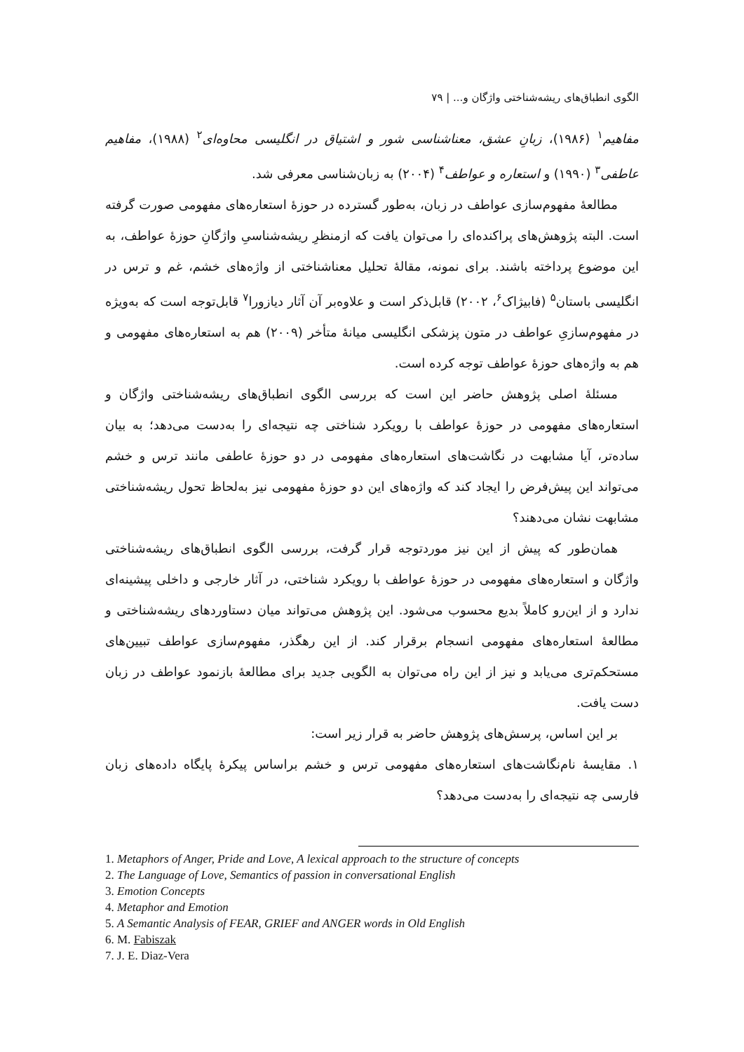الگوی انطباق‌های ریشه‌شناختی واژگان و... | ۷۹
مفاهیم<sup>۱</sup> (۱۹۸۶)، زبانِ عشق، معناشناسی شور و اشتیاق در انگلیسی محاوه‌ای<sup>۲</sup> (۱۹۸۸)، مفاهیم عاطفی<sup>۳</sup> (۱۹۹۰) و استعاره و عواطف<sup>۴</sup> (۲۰۰۴) به زبان‌شناسی معرفی شد.
مطالعهٔ مفهوم‌سازی عواطف در زبان، به‌طور گسترده در حوزهٔ استعاره‌های مفهومی صورت گرفته است. البته پژوهش‌های پراکنده‌ای را می‌توان یافت که ازمنظرِ ریشه‌شناسیِ واژگانِ حوزهٔ عواطف، به این موضوع پرداخته باشند. برای نمونه، مقالهٔ تحلیل معناشناختی از واژه‌های خشم، غم و ترس در انگلیسی باستان<sup>۵</sup> (فابیژاک<sup>۶</sup>، ۲۰۰۲) قابل‌ذکر است و علاوه‌بر آن آثار دیازورا<sup>۷</sup> قابل‌توجه است که به‌ویژه در مفهوم‌سازیِ عواطف در متون پزشکی انگلیسی میانهٔ متأخر (۲۰۰۹) هم به استعاره‌های مفهومی و هم به واژه‌های حوزهٔ عواطف توجه کرده است.
مسئلهٔ اصلی پژوهش حاضر این است که بررسی الگوی انطباق‌های ریشه‌شناختی واژگان و استعاره‌های مفهومی در حوزهٔ عواطف با رویکرد شناختی چه نتیجه‌ای را به‌دست می‌دهد؛ به بیان ساده‌تر، آیا مشابهت در نگاشت‌های استعاره‌های مفهومی در دو حوزهٔ عاطفی مانند ترس و خشم می‌تواند این پیش‌فرض را ایجاد کند که واژه‌های این دو حوزهٔ مفهومی نیز به‌لحاظ تحول ریشه‌شناختی مشابهت نشان می‌دهند؟
همان‌طور که پیش از این نیز موردتوجه قرار گرفت، بررسی الگوی انطباق‌های ریشه‌شناختی واژگان و استعاره‌های مفهومی در حوزهٔ عواطف با رویکرد شناختی، در آثار خارجی و داخلی پیشینه‌ای ندارد و از این‌رو کاملاً بدیع محسوب می‌شود. این پژوهش می‌تواند میان دستاوردهای ریشه‌شناختی و مطالعهٔ استعاره‌های مفهومی انسجام برقرار کند. از این رهگذر، مفهوم‌سازی عواطف تبیین‌های مستحکم‌تری می‌یابد و نیز از این راه می‌توان به الگویی جدید برای مطالعهٔ بازنمود عواطف در زبان دست یافت.
بر این اساس، پرسش‌های پژوهش حاضر به قرار زیر است:
۱. مقایسهٔ نام‌نگاشت‌های استعاره‌های مفهومی ترس و خشم براساس پیکرهٔ پایگاه داده‌های زبان فارسی چه نتیجه‌ای را به‌دست می‌دهد؟
1. Metaphors of Anger, Pride and Love, A lexical approach to the structure of concepts
2. The Language of Love, Semantics of passion in conversational English
3. Emotion Concepts
4. Metaphor and Emotion
5. A Semantic Analysis of FEAR, GRIEF and ANGER words in Old English
6. M. Fabiszak
7. J. E. Diaz-Vera